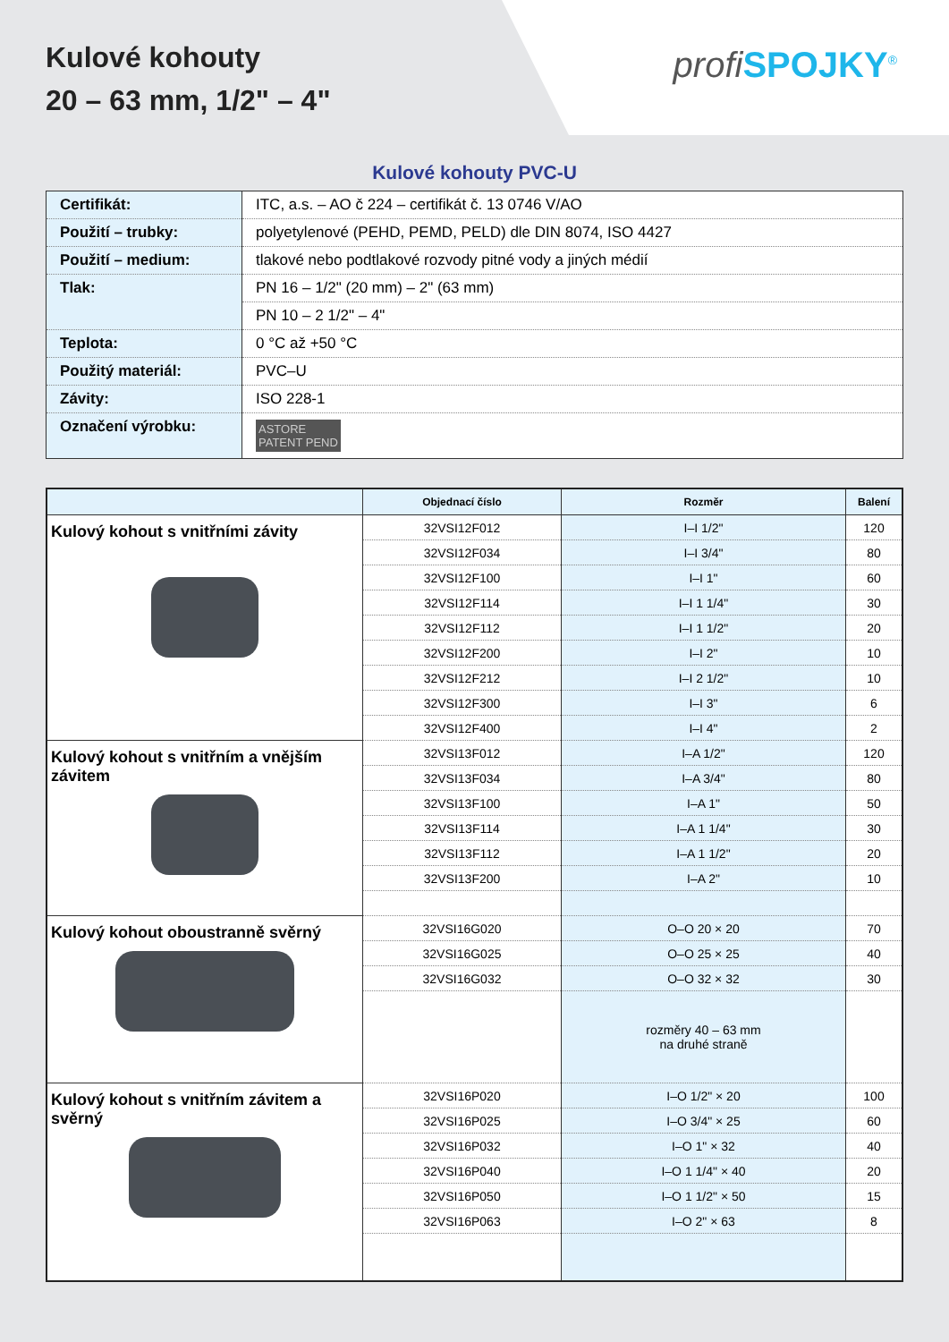Kulové kohouty
20 – 63 mm, 1/2" – 4"
profi SPOJKY<sup>®</sup>
Kulové kohouty PVC-U
| Certifikát: | ITC, a.s. – AO č 224 – certifikát č. 13 0746 V/AO |
| Použití – trubky: | polyetylenové (PEHD, PEMD, PELD) dle DIN 8074, ISO 4427 |
| Použití – medium: | tlakové nebo podtlakové rozvody pitné vody a jiných médií |
| Tlak: | PN 16 – 1/2" (20 mm) – 2" (63 mm) |
| | PN 10 – 2 1/2" – 4" |
| Teplota: | 0 °C až +50 °C |
| Použitý materiál: | PVC–U |
| Závity: | ISO 228-1 |
| Označení výrobku: | ASTORE PATENT PEND |
| | Objednací číslo | Rozměr | Balení |
| --- | --- | --- | --- |
| Kulový kohout s vnitřními závity | 32VSI12F012 | I–I 1/2" | 120 |
| | 32VSI12F034 | I–I 3/4" | 80 |
| | 32VSI12F100 | I–I 1" | 60 |
| | 32VSI12F114 | I–I 1 1/4" | 30 |
| | 32VSI12F112 | I–I 1 1/2" | 20 |
| | 32VSI12F200 | I–I 2" | 10 |
| | 32VSI12F212 | I–I 2 1/2" | 10 |
| | 32VSI12F300 | I–I 3" | 6 |
| | 32VSI12F400 | I–I 4" | 2 |
| Kulový kohout s vnitřním a vnějším závitem | 32VSI13F012 | I–A 1/2" | 120 |
| | 32VSI13F034 | I–A 3/4" | 80 |
| | 32VSI13F100 | I–A 1" | 50 |
| | 32VSI13F114 | I–A 1 1/4" | 30 |
| | 32VSI13F112 | I–A 1 1/2" | 20 |
| | 32VSI13F200 | I–A 2" | 10 |
| Kulový kohout oboustranně svěrný | 32VSI16G020 | O–O 20 × 20 | 70 |
| | 32VSI16G025 | O–O 25 × 25 | 40 |
| | 32VSI16G032 | O–O 32 × 32 | 30 |
| | | rozměry 40 – 63 mm na druhé straně | |
| Kulový kohout s vnitřním závitem a svěrný | 32VSI16P020 | I–O 1/2" × 20 | 100 |
| | 32VSI16P025 | I–O 3/4" × 25 | 60 |
| | 32VSI16P032 | I–O 1" × 32 | 40 |
| | 32VSI16P040 | I–O 1 1/4" × 40 | 20 |
| | 32VSI16P050 | I–O 1 1/2" × 50 | 15 |
| | 32VSI16P063 | I–O 2" × 63 | 8 |